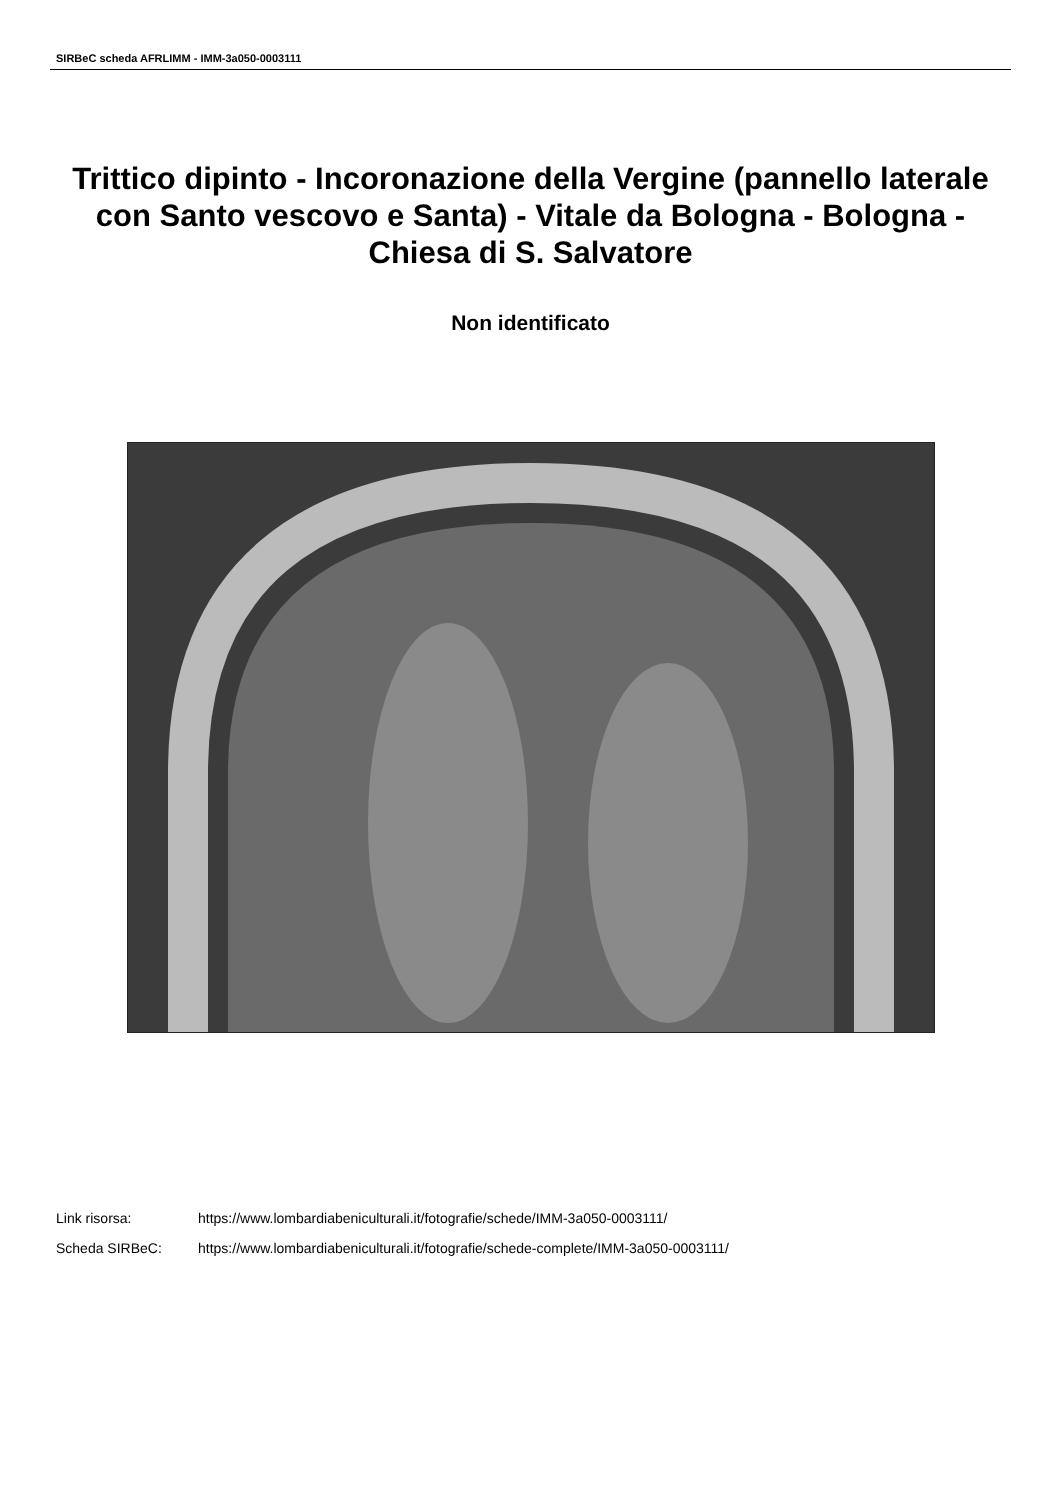SIRBeC scheda AFRLIMM - IMM-3a050-0003111
Trittico dipinto - Incoronazione della Vergine (pannello laterale con Santo vescovo e Santa) - Vitale da Bologna - Bologna - Chiesa di S. Salvatore
Non identificato
Link risorsa: https://www.lombardiabeniculturali.it/fotografie/schede/IMM-3a050-0003111/
Scheda SIRBeC: https://www.lombardiabeniculturali.it/fotografie/schede-complete/IMM-3a050-0003111/